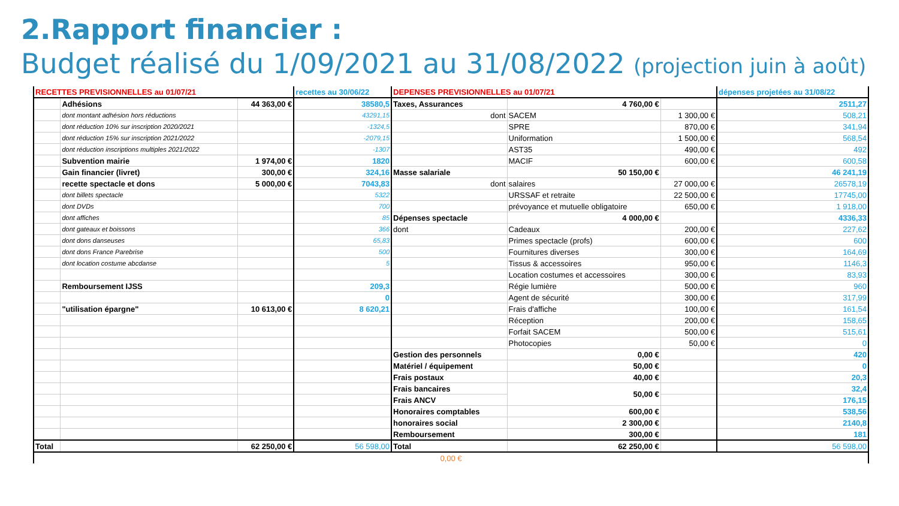2.Rapport financier :
Budget réalisé du 1/09/2021 au 31/08/2022 (projection juin à août)
| RECETTES PREVISIONNELLES au 01/07/21 | | | recettes au 30/06/22 | DEPENSES PREVISIONNELLES au 01/07/21 | | | dépenses projetées au 31/08/22 |
| --- | --- | --- | --- | --- | --- | --- | --- |
| | Adhésions | 44 363,00 € | 38580,5 | Taxes, Assurances | 4 760,00 € | | 2511,27 |
| | dont montant adhésion hors réductions | | 43291,15 | dont | SACEM | 1 300,00 € | 508,21 |
| | dont réduction 10% sur inscription 2020/2021 | | -1324,5 | | SPRE | 870,00 € | 341,94 |
| | dont réduction 15% sur inscription 2021/2022 | | -2079,15 | | Uniformation | 1 500,00 € | 568,54 |
| | dont réduction inscriptions multiples 2021/2022 | | -1307 | | AST35 | 490,00 € | 492 |
| | Subvention mairie | 1 974,00 € | 1820 | | MACIF | 600,00 € | 600,58 |
| | Gain financier (livret) | 300,00 € | 324,16 | Masse salariale | 50 150,00 € | | 46 241,19 |
| | recette spectacle et dons | 5 000,00 € | 7043,83 | dont | salaires | 27 000,00 € | 26578,19 |
| | dont billets spectacle | | 5322 | | URSSAF et retraite | 22 500,00 € | 17745,00 |
| | dont DVDs | | 700 | | prévoyance et mutuelle obligatoire | 650,00 € | 1 918,00 |
| | dont affiches | | 85 | Dépenses spectacle | 4 000,00 € | | 4336,33 |
| | dont gateaux et boissons | | 366 | dont | Cadeaux | 200,00 € | 227,62 |
| | dont dons danseuses | | 65,83 | | Primes spectacle (profs) | 600,00 € | 600 |
| | dont dons France Parebrise | | 500 | | Fournitures diverses | 300,00 € | 164,69 |
| | dont location costume abcdanse | | 5 | | Tissus & accessoires | 950,00 € | 1146,3 |
| | | | | | Location costumes et accessoires | 300,00 € | 83,93 |
| | Remboursement IJSS | | 209,3 | | Régie lumière | 500,00 € | 960 |
| | | | 0 | | Agent de sécurité | 300,00 € | 317,99 |
| | "utilisation épargne" | 10 613,00 € | 8 620,21 | | Frais d'affiche | 100,00 € | 161,54 |
| | | | | | Réception | 200,00 € | 158,65 |
| | | | | | Forfait SACEM | 500,00 € | 515,61 |
| | | | | | Photocopies | 50,00 € | 0 |
| | | | | Gestion des personnels | 0,00 € | | 420 |
| | | | | Matériel / équipement | 50,00 € | | 0 |
| | | | | Frais postaux | 40,00 € | | 20,3 |
| | | | | Frais bancaires | 50,00 € | | 32,4 |
| | | | | Frais ANCV | | | 176,15 |
| | | | | Honoraires comptables | 600,00 € | | 538,56 |
| | | | | honoraires social | 2 300,00 € | | 2140,8 |
| | | | | Remboursement | 300,00 € | | 181 |
| Total | | 62 250,00 € | 56 598,00 | Total | 62 250,00 € | | 56 598,00 |
| 0,00 € | | | | | | | |